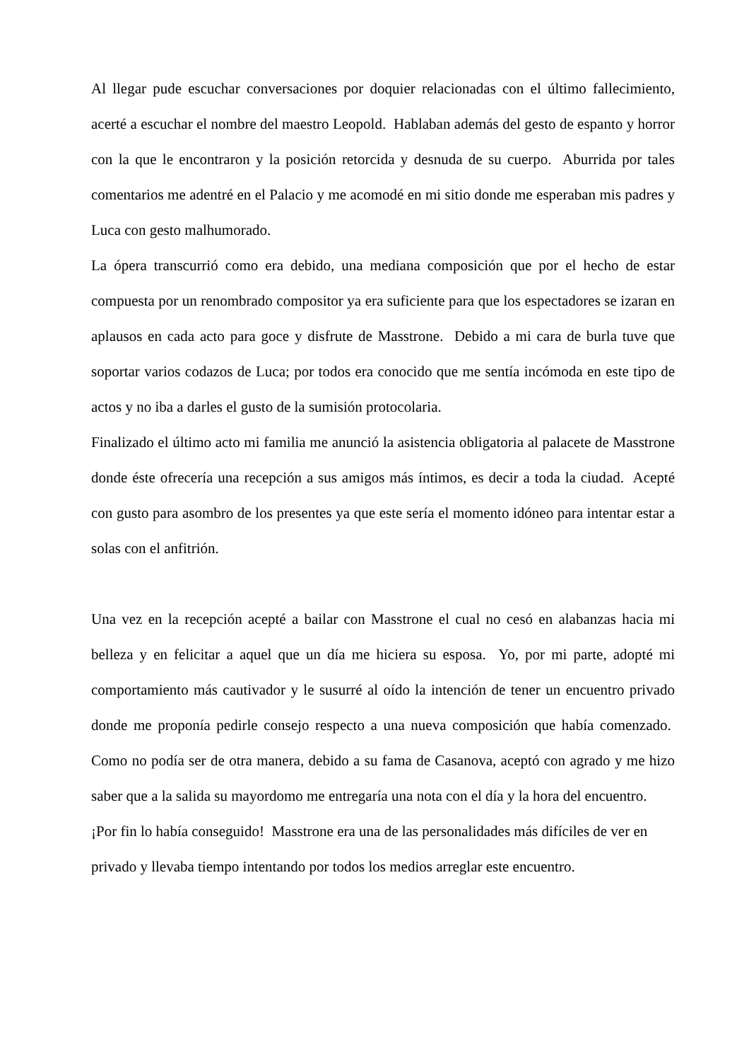Al llegar pude escuchar conversaciones por doquier relacionadas con el último fallecimiento, acerté a escuchar el nombre del maestro Leopold. Hablaban además del gesto de espanto y horror con la que le encontraron y la posición retorcida y desnuda de su cuerpo. Aburrida por tales comentarios me adentré en el Palacio y me acomodé en mi sitio donde me esperaban mis padres y Luca con gesto malhumorado.
La ópera transcurrió como era debido, una mediana composición que por el hecho de estar compuesta por un renombrado compositor ya era suficiente para que los espectadores se izaran en aplausos en cada acto para goce y disfrute de Masstrone. Debido a mi cara de burla tuve que soportar varios codazos de Luca; por todos era conocido que me sentía incómoda en este tipo de actos y no iba a darles el gusto de la sumisión protocolaria.
Finalizado el último acto mi familia me anunció la asistencia obligatoria al palacete de Masstrone donde éste ofrecería una recepción a sus amigos más íntimos, es decir a toda la ciudad. Acepté con gusto para asombro de los presentes ya que este sería el momento idóneo para intentar estar a solas con el anfitrión.
Una vez en la recepción acepté a bailar con Masstrone el cual no cesó en alabanzas hacia mi belleza y en felicitar a aquel que un día me hiciera su esposa. Yo, por mi parte, adopté mi comportamiento más cautivador y le susurré al oído la intención de tener un encuentro privado donde me proponía pedirle consejo respecto a una nueva composición que había comenzado. Como no podía ser de otra manera, debido a su fama de Casanova, aceptó con agrado y me hizo saber que a la salida su mayordomo me entregaría una nota con el día y la hora del encuentro.
¡Por fin lo había conseguido! Masstrone era una de las personalidades más difíciles de ver en privado y llevaba tiempo intentando por todos los medios arreglar este encuentro.